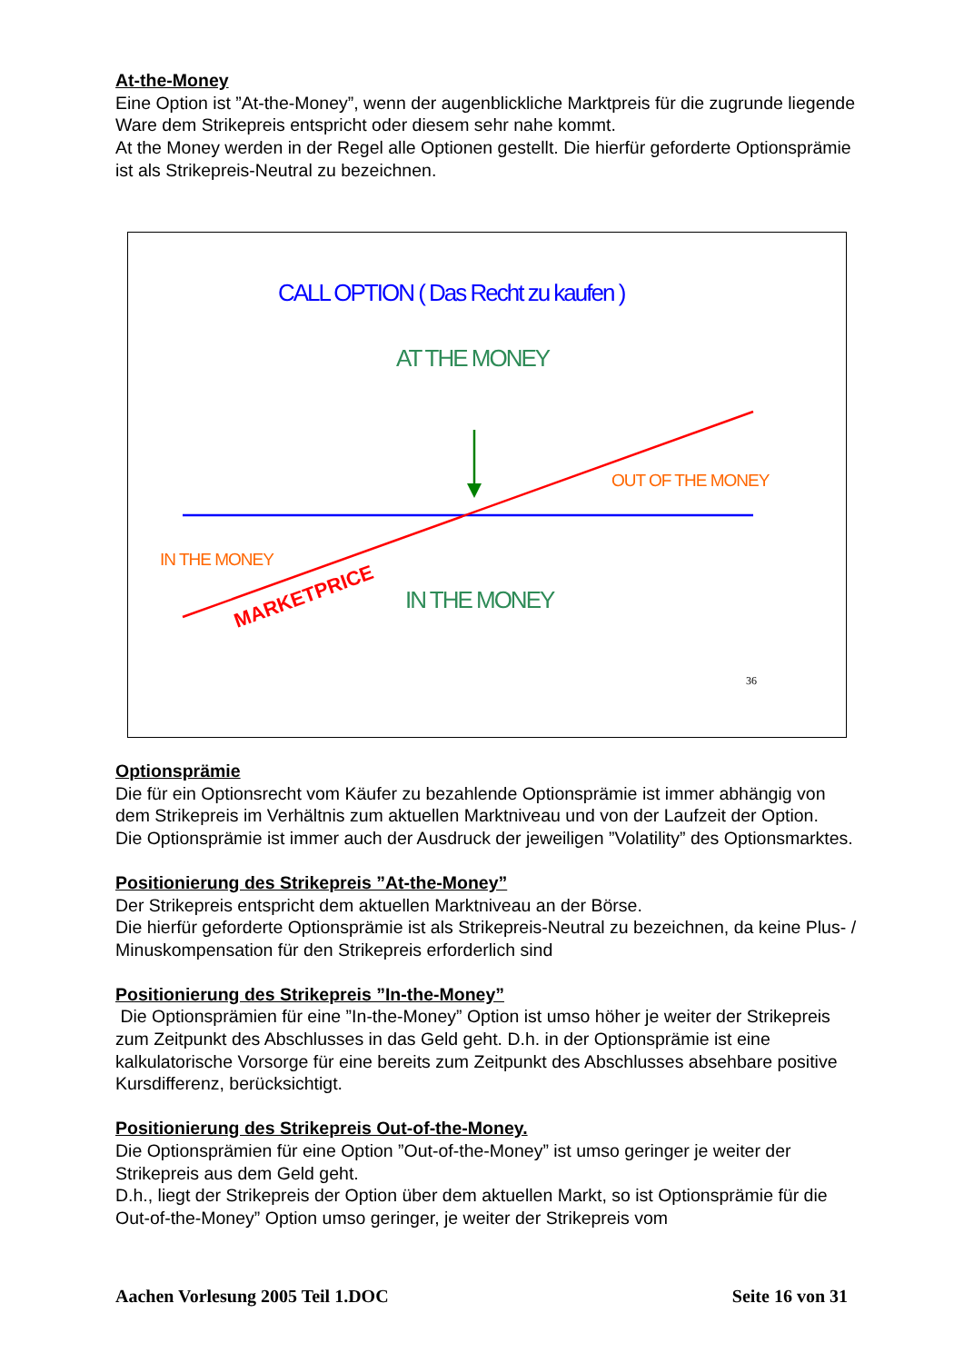At-the-Money
Eine Option ist ”At-the-Money”, wenn der augenblickliche Marktpreis für die zugrunde liegende Ware dem Strikepreis entspricht oder diesem sehr nahe kommt.
At the Money werden in der Regel alle Optionen gestellt. Die hierfür geforderte Optionsprämie ist als Strikepreis-Neutral zu bezeichnen.
CALL OPTION ( Das Recht zu kaufen )
AT THE MONEY
OUT OF THE MONEY
IN THE MONEY
IN THE MONEY
MARKETPRICE
36
Optionsprämie
Die für ein Optionsrecht vom Käufer zu bezahlende Optionsprämie ist immer abhängig von dem Strikepreis im Verhältnis zum aktuellen Marktniveau und von der Laufzeit der Option.
Die Optionsprämie ist immer auch der Ausdruck der jeweiligen ”Volatility” des Optionsmarktes.
Positionierung des Strikepreis ”At-the-Money”
Der Strikepreis entspricht dem aktuellen Marktniveau an der Börse.
Die hierfür geforderte Optionsprämie ist als Strikepreis-Neutral zu bezeichnen, da keine Plus- / Minuskompensation für den Strikepreis erforderlich sind
Positionierung des Strikepreis ”In-the-Money”
Die Optionsprämien für eine ”In-the-Money” Option ist umso höher je weiter der Strikepreis zum Zeitpunkt des Abschlusses in das Geld geht. D.h. in der Optionsprämie ist eine kalkulatorische Vorsorge für eine bereits zum Zeitpunkt des Abschlusses absehbare positive Kursdifferenz, berücksichtigt.
Positionierung des Strikepreis Out-of-the-Money.
Die Optionsprämien für eine Option ”Out-of-the-Money” ist umso geringer je weiter der Strikepreis aus dem Geld geht.
D.h., liegt der Strikepreis der Option über dem aktuellen Markt, so ist Optionsprämie für die Out-of-the-Money” Option umso geringer, je weiter der Strikepreis vom
Aachen Vorlesung 2005 Teil 1.DOC Seite 16 von 31